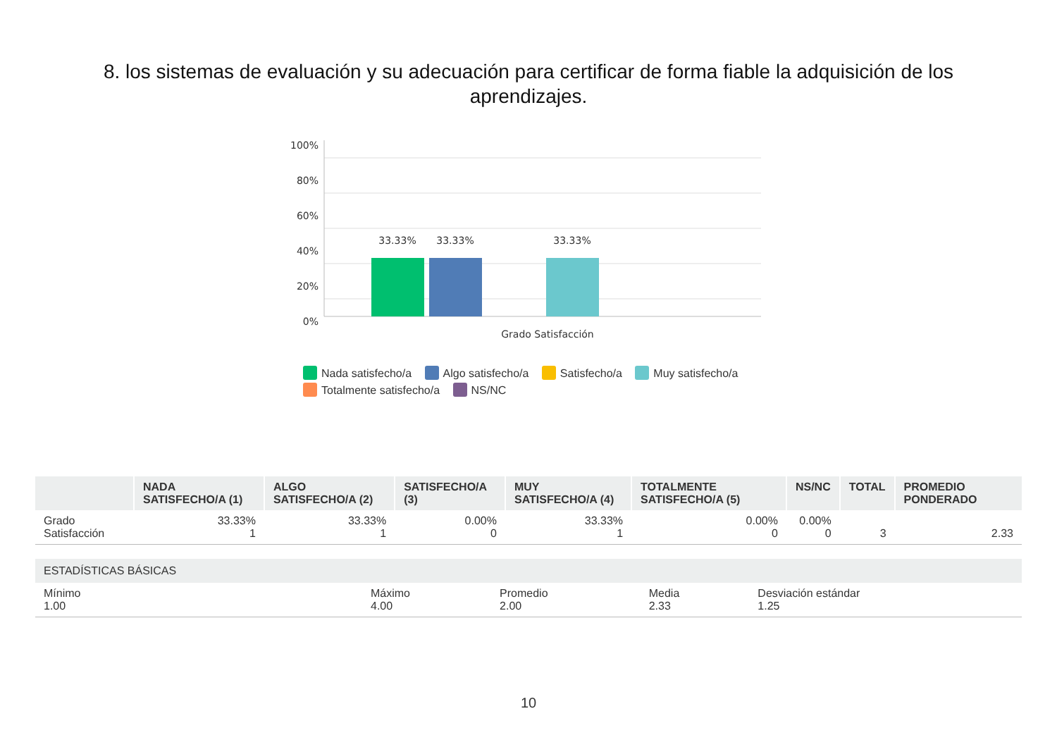8. los sistemas de evaluación y su adecuación para certificar de forma fiable la adquisición de los aprendizajes.
100%
80%
60%
40%
20%
0%
33.33%
33.33%
33.33%
Grado Satisfacción
Nada satisfecho/a Algo satisfecho/a Satisfecho/a Muy satisfecho/a
Totalmente satisfecho/a NS/NC
| | NADA SATISFECHO/A (1) | ALGO SATISFECHO/A (2) | SATISFECHO/A (3) | MUY SATISFECHO/A (4) | TOTALMENTE SATISFECHO/A (5) | NS/NC | TOTAL | PROMEDIO PONDERADO |
| --- | --- | --- | --- | --- | --- | --- | --- | --- |
| Grado Satisfacción | 33.33% 1 | 33.33% 1 | 0.00% 0 | 33.33% 1 | 0.00% 0 | 0.00% 0 | 3 | 2.33 |
| ESTADÍSTICAS BÁSICAS | | | | |
| --- | --- | --- | --- | --- |
| Mínimo 1.00 | Máximo 4.00 | Promedio 2.00 | Media 2.33 | Desviación estándar 1.25 |
10